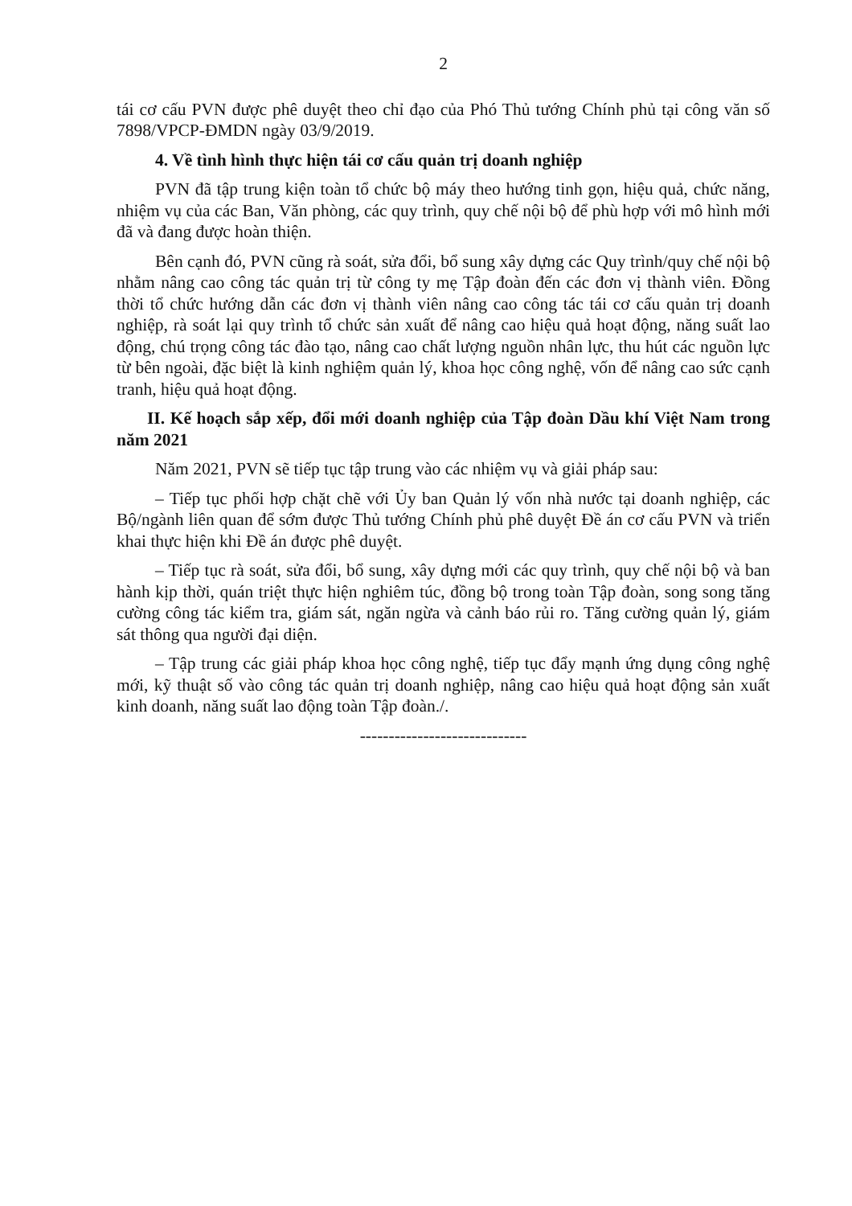2
tái cơ cấu PVN được phê duyệt theo chỉ đạo của Phó Thủ tướng Chính phủ tại công văn số 7898/VPCP-ĐMDN ngày 03/9/2019.
4. Về tình hình thực hiện tái cơ cấu quản trị doanh nghiệp
PVN đã tập trung kiện toàn tổ chức bộ máy theo hướng tinh gọn, hiệu quả, chức năng, nhiệm vụ của các Ban, Văn phòng, các quy trình, quy chế nội bộ để phù hợp với mô hình mới đã và đang được hoàn thiện.
Bên cạnh đó, PVN cũng rà soát, sửa đổi, bổ sung xây dựng các Quy trình/quy chế nội bộ nhằm nâng cao công tác quản trị từ công ty mẹ Tập đoàn đến các đơn vị thành viên. Đồng thời tổ chức hướng dẫn các đơn vị thành viên nâng cao công tác tái cơ cấu quản trị doanh nghiệp, rà soát lại quy trình tổ chức sản xuất để nâng cao hiệu quả hoạt động, năng suất lao động, chú trọng công tác đào tạo, nâng cao chất lượng nguồn nhân lực, thu hút các nguồn lực từ bên ngoài, đặc biệt là kinh nghiệm quản lý, khoa học công nghệ, vốn để nâng cao sức cạnh tranh, hiệu quả hoạt động.
II. Kế hoạch sắp xếp, đổi mới doanh nghiệp của Tập đoàn Dầu khí Việt Nam trong năm 2021
Năm 2021, PVN sẽ tiếp tục tập trung vào các nhiệm vụ và giải pháp sau:
– Tiếp tục phối hợp chặt chẽ với Ủy ban Quản lý vốn nhà nước tại doanh nghiệp, các Bộ/ngành liên quan để sớm được Thủ tướng Chính phủ phê duyệt Đề án cơ cấu PVN và triển khai thực hiện khi Đề án được phê duyệt.
– Tiếp tục rà soát, sửa đổi, bổ sung, xây dựng mới các quy trình, quy chế nội bộ và ban hành kịp thời, quán triệt thực hiện nghiêm túc, đồng bộ trong toàn Tập đoàn, song song tăng cường công tác kiểm tra, giám sát, ngăn ngừa và cảnh báo rủi ro. Tăng cường quản lý, giám sát thông qua người đại diện.
– Tập trung các giải pháp khoa học công nghệ, tiếp tục đẩy mạnh ứng dụng công nghệ mới, kỹ thuật số vào công tác quản trị doanh nghiệp, nâng cao hiệu quả hoạt động sản xuất kinh doanh, năng suất lao động toàn Tập đoàn./.
-----------------------------